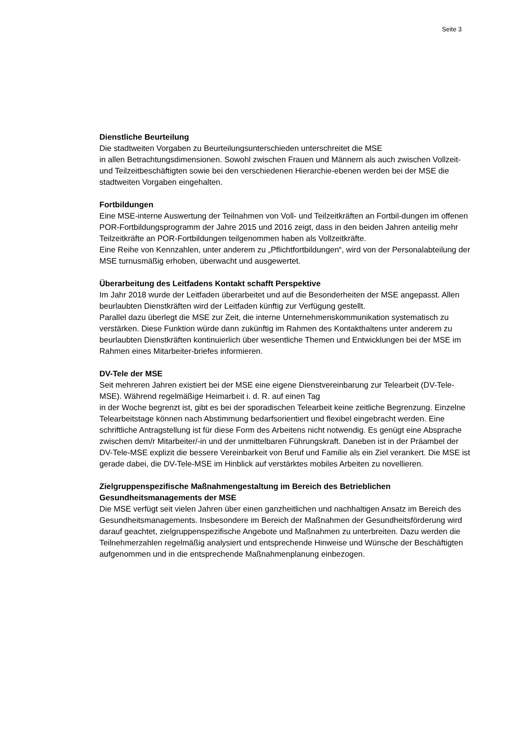Seite 3
Dienstliche Beurteilung
Die stadtweiten Vorgaben zu Beurteilungsunterschieden unterschreitet die MSE
in allen Betrachtungsdimensionen. Sowohl zwischen Frauen und Männern als auch zwischen Vollzeit- und Teilzeitbeschäftigten sowie bei den verschiedenen Hierarchie-ebenen werden bei der MSE die stadtweiten Vorgaben eingehalten.
Fortbildungen
Eine MSE-interne Auswertung der Teilnahmen von Voll- und Teilzeitkräften an Fortbil-dungen im offenen POR-Fortbildungsprogramm der Jahre 2015 und 2016 zeigt, dass in den beiden Jahren anteilig mehr Teilzeitkräfte an POR-Fortbildungen teilgenommen haben als Vollzeitkräfte.
Eine Reihe von Kennzahlen, unter anderem zu „Pflichtfortbildungen“, wird von der Personalabteilung der MSE turnusmäßig erhoben, überwacht und ausgewertet.
Überarbeitung des Leitfadens Kontakt schafft Perspektive
Im Jahr 2018 wurde der Leitfaden überarbeitet und auf die Besonderheiten der MSE angepasst. Allen beurlaubten Dienstkräften wird der Leitfaden künftig zur Verfügung gestellt.
Parallel dazu überlegt die MSE zur Zeit, die interne Unternehmenskommunikation systematisch zu verstärken. Diese Funktion würde dann zukünftig im Rahmen des Kontakthaltens unter anderem zu beurlaubten Dienstkräften kontinuierlich über wesentliche Themen und Entwicklungen bei der MSE im Rahmen eines Mitarbeiter-briefes informieren.
DV-Tele der MSE
Seit mehreren Jahren existiert bei der MSE eine eigene Dienstvereinbarung zur Telearbeit (DV-Tele-MSE). Während regelmäßige Heimarbeit i. d. R. auf einen Tag
in der Woche begrenzt ist, gibt es bei der sporadischen Telearbeit keine zeitliche Begrenzung. Einzelne Telearbeitstage können nach Abstimmung bedarfsorientiert und flexibel eingebracht werden. Eine schriftliche Antragstellung ist für diese Form des Arbeitens nicht notwendig. Es genügt eine Absprache zwischen dem/r Mitarbeiter/-in und der unmittelbaren Führungskraft. Daneben ist in der Präambel der DV-Tele-MSE explizit die bessere Vereinbarkeit von Beruf und Familie als ein Ziel verankert. Die MSE ist gerade dabei, die DV-Tele-MSE im Hinblick auf verstärktes mobiles Arbeiten zu novellieren.
Zielgruppenspezifische Maßnahmengestaltung im Bereich des Betrieblichen Gesundheitsmanagements der MSE
Die MSE verfügt seit vielen Jahren über einen ganzheitlichen und nachhaltigen Ansatz im Bereich des Gesundheitsmanagements. Insbesondere im Bereich der Maßnahmen der Gesundheitsförderung wird darauf geachtet, zielgruppenspezifische Angebote und Maßnahmen zu unterbreiten. Dazu werden die Teilnehmerzahlen regelmäßig analysiert und entsprechende Hinweise und Wünsche der Beschäftigten aufgenommen und in die entsprechende Maßnahmenplanung einbezogen.